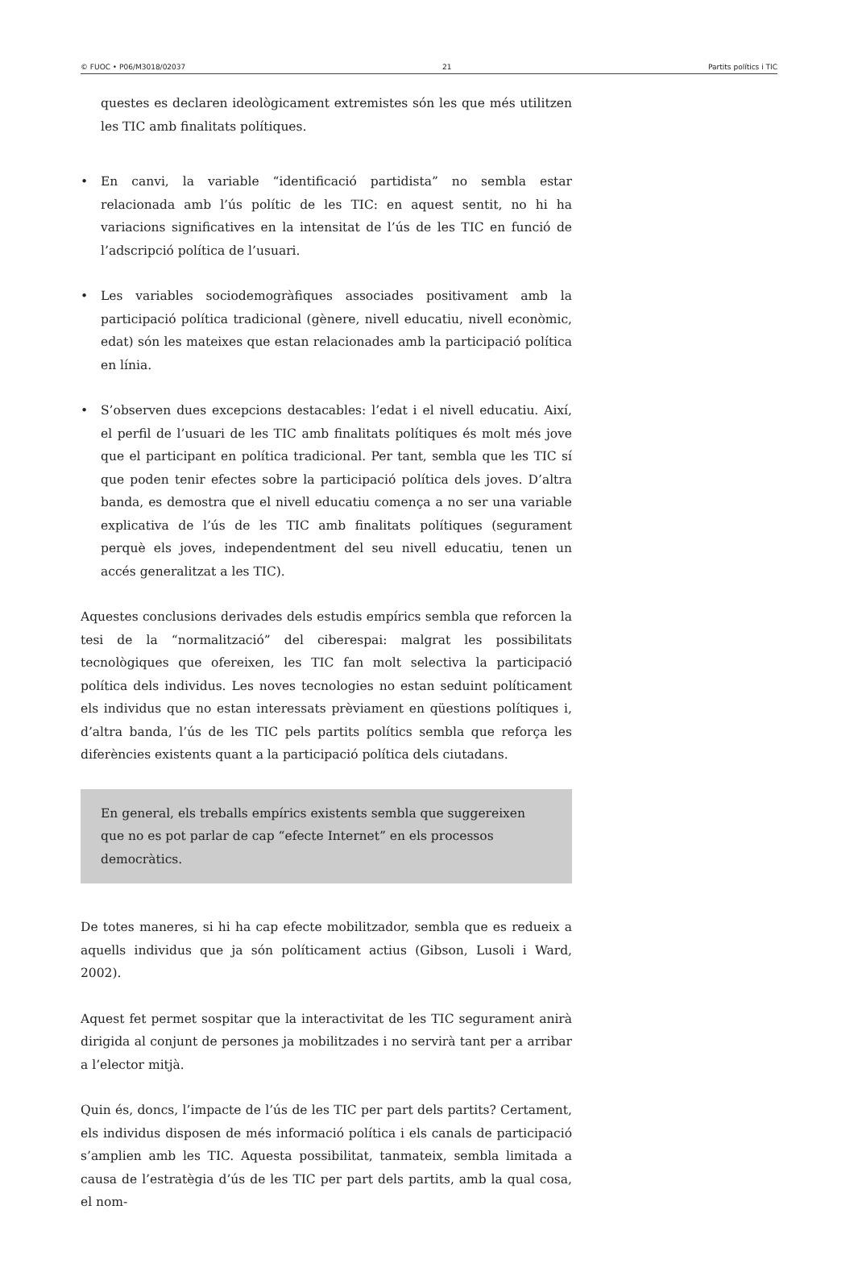© FUOC • P06/M3018/02037 21 Partits polítics i TIC
questes es declaren ideològicament extremistes són les que més utilitzen les TIC amb finalitats polítiques.
• En canvi, la variable “identificació partidista” no sembla estar relacionada amb l’ús polític de les TIC: en aquest sentit, no hi ha variacions significatives en la intensitat de l’ús de les TIC en funció de l’adscripció política de l’usuari.
• Les variables sociodemogràfiques associades positivament amb la participació política tradicional (gènere, nivell educatiu, nivell econòmic, edat) són les mateixes que estan relacionades amb la participació política en línia.
• S’observen dues excepcions destacables: l’edat i el nivell educatiu. Així, el perfil de l’usuari de les TIC amb finalitats polítiques és molt més jove que el participant en política tradicional. Per tant, sembla que les TIC sí que poden tenir efectes sobre la participació política dels joves. D’altra banda, es demostra que el nivell educatiu comença a no ser una variable explicativa de l’ús de les TIC amb finalitats polítiques (segurament perquè els joves, independentment del seu nivell educatiu, tenen un accés generalitzat a les TIC).
Aquestes conclusions derivades dels estudis empírics sembla que reforcen la tesi de la “normalització” del ciberespai: malgrat les possibilitats tecnològiques que ofereixen, les TIC fan molt selectiva la participació política dels individus. Les noves tecnologies no estan seduint políticament els individus que no estan interessats prèviament en qüestions polítiques i, d’altra banda, l’ús de les TIC pels partits polítics sembla que reforça les diferències existents quant a la participació política dels ciutadans.
En general, els treballs empírics existents sembla que suggereixen que no es pot parlar de cap “efecte Internet” en els processos democràtics.
De totes maneres, si hi ha cap efecte mobilitzador, sembla que es redueix a aquells individus que ja són políticament actius (Gibson, Lusoli i Ward, 2002).
Aquest fet permet sospitar que la interactivitat de les TIC segurament anirà dirigida al conjunt de persones ja mobilitzades i no servirà tant per a arribar a l’elector mitjà.
Quin és, doncs, l’impacte de l’ús de les TIC per part dels partits? Certament, els individus disposen de més informació política i els canals de participació s’amplien amb les TIC. Aquesta possibilitat, tanmateix, sembla limitada a causa de l’estratègia d’ús de les TIC per part dels partits, amb la qual cosa, el nom-